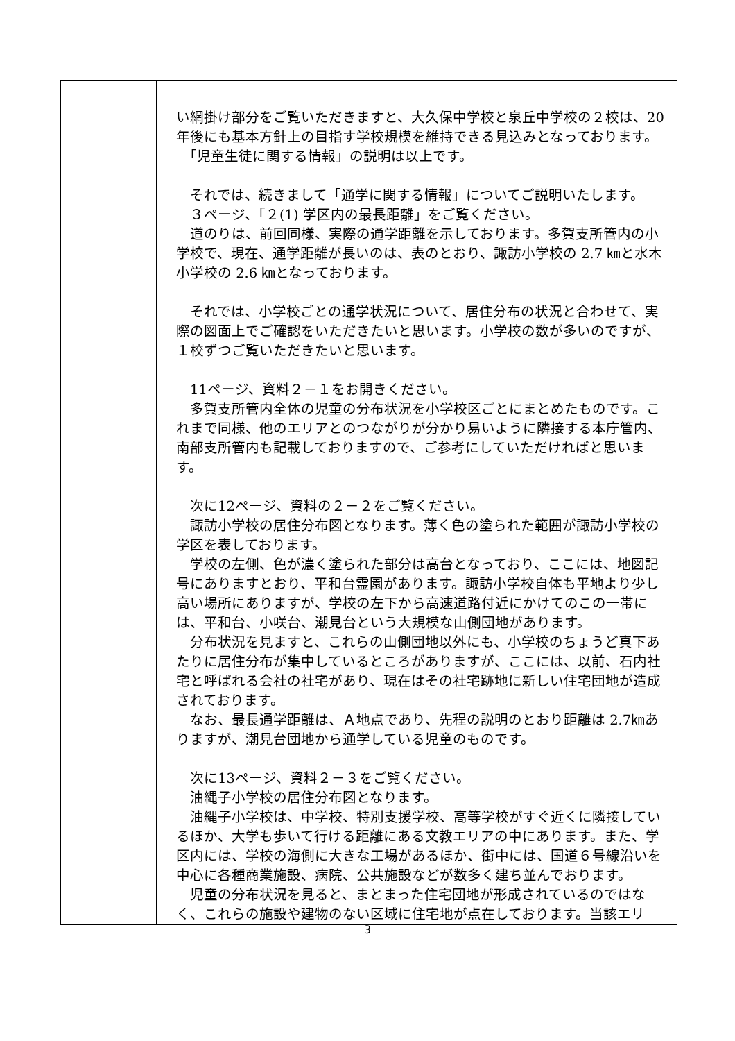| | い網掛け部分をご覧いただきますと、大久保中学校と泉丘中学校の２校は、20年後にも基本方針上の目指す学校規模を維持できる見込みとなっております。 「児童生徒に関する情報」の説明は以上です。 それでは、続きまして「通学に関する情報」についてご説明いたします。 ３ページ、「２(1) 学区内の最長距離」をご覧ください。 道のりは、前回同様、実際の通学距離を示しております。多賀支所管内の小学校で、現在、通学距離が長いのは、表のとおり、諏訪小学校の 2.7 ㎞と水木小学校の 2.6 ㎞となっております。 それでは、小学校ごとの通学状況について、居住分布の状況と合わせて、実際の図面上でご確認をいただきたいと思います。小学校の数が多いのですが、１校ずつご覧いただきたいと思います。 11ページ、資料２－１をお開きください。 多賀支所管内全体の児童の分布状況を小学校区ごとにまとめたものです。これまで同様、他のエリアとのつながりが分かり易いように隣接する本庁管内、南部支所管内も記載しておりますので、ご参考にしていただければと思います。 次に12ページ、資料の２－２をご覧ください。 諏訪小学校の居住分布図となります。薄く色の塗られた範囲が諏訪小学校の学区を表しております。 学校の左側、色が濃く塗られた部分は高台となっており、ここには、地図記号にありますとおり、平和台霊園があります。諏訪小学校自体も平地より少し高い場所にありますが、学校の左下から高速道路付近にかけてのこの一帯には、平和台、小咲台、潮見台という大規模な山側団地があります。 分布状況を見ますと、これらの山側団地以外にも、小学校のちょうど真下あたりに居住分布が集中しているところがありますが、ここには、以前、石内社宅と呼ばれる会社の社宅があり、現在はその社宅跡地に新しい住宅団地が造成されております。 なお、最長通学距離は、Ａ地点であり、先程の説明のとおり距離は 2.7㎞ありますが、潮見台団地から通学している児童のものです。 次に13ページ、資料２－３をご覧ください。 油縄子小学校の居住分布図となります。 油縄子小学校は、中学校、特別支援学校、高等学校がすぐ近くに隣接しているほか、大学も歩いて行ける距離にある文教エリアの中にあります。また、学区内には、学校の海側に大きな工場があるほか、街中には、国道６号線沿いを中心に各種商業施設、病院、公共施設などが数多く建ち並んでおります。 児童の分布状況を見ると、まとまった住宅団地が形成されているのではなく、これらの施設や建物のない区域に住宅地が点在しております。当該エリ |
3